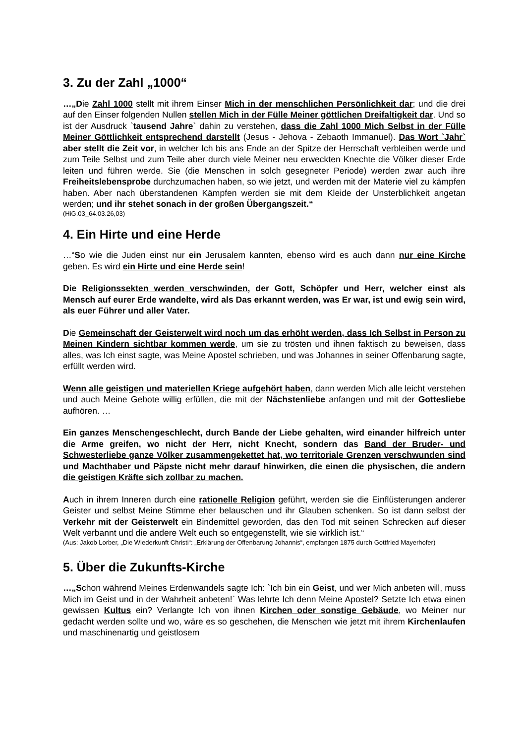3. Zu der Zahl „1000“
…„Die Zahl 1000 stellt mit ihrem Einser Mich in der menschlichen Persönlichkeit dar; und die drei auf den Einser folgenden Nullen stellen Mich in der Fülle Meiner göttlichen Dreifaltigkeit dar. Und so ist der Ausdruck `tausend Jahre` dahin zu verstehen, dass die Zahl 1000 Mich Selbst in der Fülle Meiner Göttlichkeit entsprechend darstellt (Jesus - Jehova - Zebaoth Immanuel). Das Wort `Jahr` aber stellt die Zeit vor, in welcher Ich bis ans Ende an der Spitze der Herrschaft verbleiben werde und zum Teile Selbst und zum Teile aber durch viele Meiner neu erweckten Knechte die Völker dieser Erde leiten und führen werde. Sie (die Menschen in solch gesegneter Periode) werden zwar auch ihre Freiheitslebensprobe durchzumachen haben, so wie jetzt, und werden mit der Materie viel zu kämpfen haben. Aber nach überstandenen Kämpfen werden sie mit dem Kleide der Unsterblichkeit angetan werden; und ihr stehet sonach in der großen Übergangszeit.“
(HiG.03_64.03.26,03)
4. Ein Hirte und eine Herde
…“So wie die Juden einst nur ein Jerusalem kannten, ebenso wird es auch dann nur eine Kirche geben. Es wird ein Hirte und eine Herde sein!
Die Religionssekten werden verschwinden, der Gott, Schöpfer und Herr, welcher einst als Mensch auf eurer Erde wandelte, wird als Das erkannt werden, was Er war, ist und ewig sein wird, als euer Führer und aller Vater.
Die Gemeinschaft der Geisterwelt wird noch um das erhöht werden, dass Ich Selbst in Person zu Meinen Kindern sichtbar kommen werde, um sie zu trösten und ihnen faktisch zu beweisen, dass alles, was Ich einst sagte, was Meine Apostel schrieben, und was Johannes in seiner Offenbarung sagte, erfüllt werden wird.
Wenn alle geistigen und materiellen Kriege aufgehört haben, dann werden Mich alle leicht verstehen und auch Meine Gebote willig erfüllen, die mit der Nächstenliebe anfangen und mit der Gottesliebe aufhören. …
Ein ganzes Menschengeschlecht, durch Bande der Liebe gehalten, wird einander hilfreich unter die Arme greifen, wo nicht der Herr, nicht Knecht, sondern das Band der Bruder- und Schwesterliebe ganze Völker zusammengekettet hat, wo territoriale Grenzen verschwunden sind und Machthaber und Päpste nicht mehr darauf hinwirken, die einen die physischen, die andern die geistigen Kräfte sich zollbar zu machen.
Auch in ihrem Inneren durch eine rationelle Religion geführt, werden sie die Einflüsterungen anderer Geister und selbst Meine Stimme eher belauschen und ihr Glauben schenken. So ist dann selbst der Verkehr mit der Geisterwelt ein Bindemittel geworden, das den Tod mit seinen Schrecken auf dieser Welt verbannt und die andere Welt euch so entgegenstellt, wie sie wirklich ist.“
(Aus: Jakob Lorber, „Die Wiederkunft Christi“: „Erklärung der Offenbarung Johannis“, empfangen 1875 durch Gottfried Mayerhofer)
5. Über die Zukunfts-Kirche
…„Schon während Meines Erdenwandels sagte Ich: `Ich bin ein Geist, und wer Mich anbeten will, muss Mich im Geist und in der Wahrheit anbeten!` Was lehrte Ich denn Meine Apostel? Setzte Ich etwa einen gewissen Kultus ein? Verlangte Ich von ihnen Kirchen oder sonstige Gebäude, wo Meiner nur gedacht werden sollte und wo, wäre es so geschehen, die Menschen wie jetzt mit ihrem Kirchenlaufen und maschinenartig und geistlosem